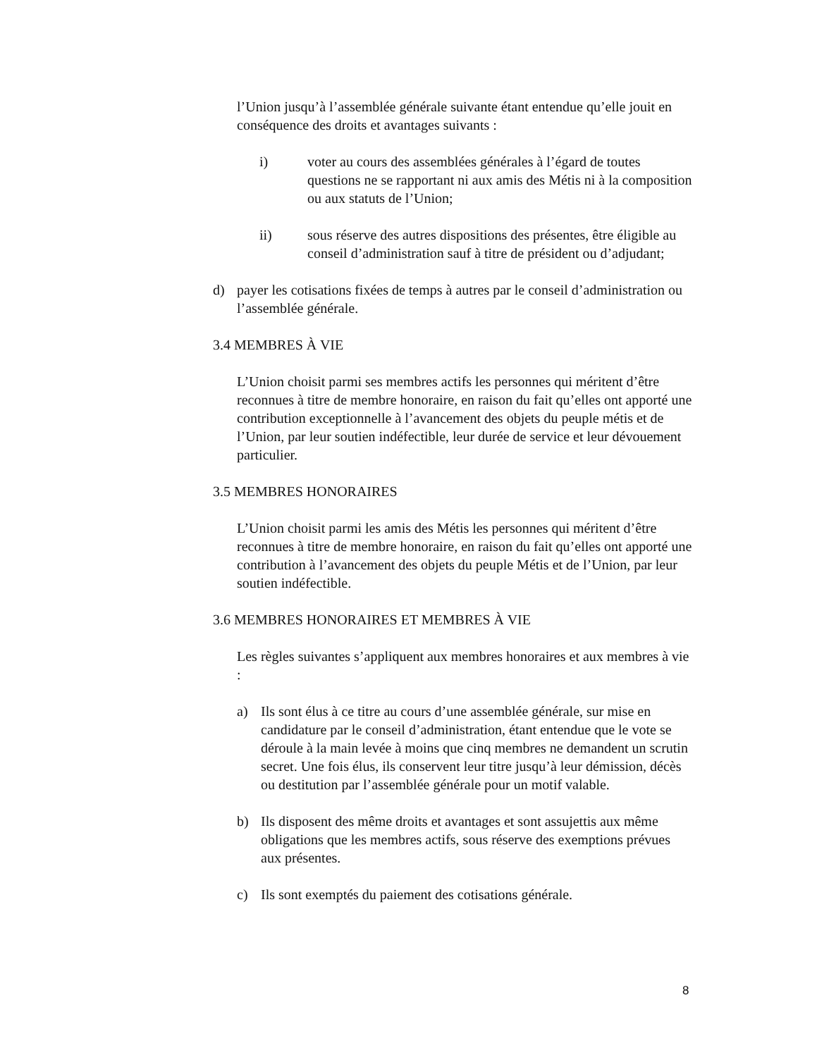l’Union jusqu’à l’assemblée générale suivante étant entendue qu’elle jouit en conséquence des droits et avantages suivants :
i) voter au cours des assemblées générales à l’égard de toutes questions ne se rapportant ni aux amis des Métis ni à la composition ou aux statuts de l’Union;
ii) sous réserve des autres dispositions des présentes, être éligible au conseil d’administration sauf à titre de président ou d’adjudant;
d) payer les cotisations fixées de temps à autres par le conseil d’administration ou l’assemblée générale.
3.4 MEMBRES À VIE
L’Union choisit parmi ses membres actifs les personnes qui méritent d’être reconnues à titre de membre honoraire, en raison du fait qu’elles ont apporté une contribution exceptionnelle à l’avancement des objets du peuple métis et de l’Union, par leur soutien indéfectible, leur durée de service et leur dévouement particulier.
3.5 MEMBRES HONORAIRES
L’Union choisit parmi les amis des Métis les personnes qui méritent d’être reconnues à titre de membre honoraire, en raison du fait qu’elles ont apporté une contribution à l’avancement des objets du peuple Métis et de l’Union, par leur soutien indéfectible.
3.6 MEMBRES HONORAIRES ET MEMBRES À VIE
Les règles suivantes s’appliquent aux membres honoraires et aux membres à vie :
a) Ils sont élus à ce titre au cours d’une assemblée générale, sur mise en candidature par le conseil d’administration, étant entendue que le vote se déroule à la main levée à moins que cinq membres ne demandent un scrutin secret. Une fois élus, ils conservent leur titre jusqu’à leur démission, décès ou destitution par l’assemblée générale pour un motif valable.
b) Ils disposent des même droits et avantages et sont assujettis aux même obligations que les membres actifs, sous réserve des exemptions prévues aux présentes.
c) Ils sont exemptés du paiement des cotisations générale.
8